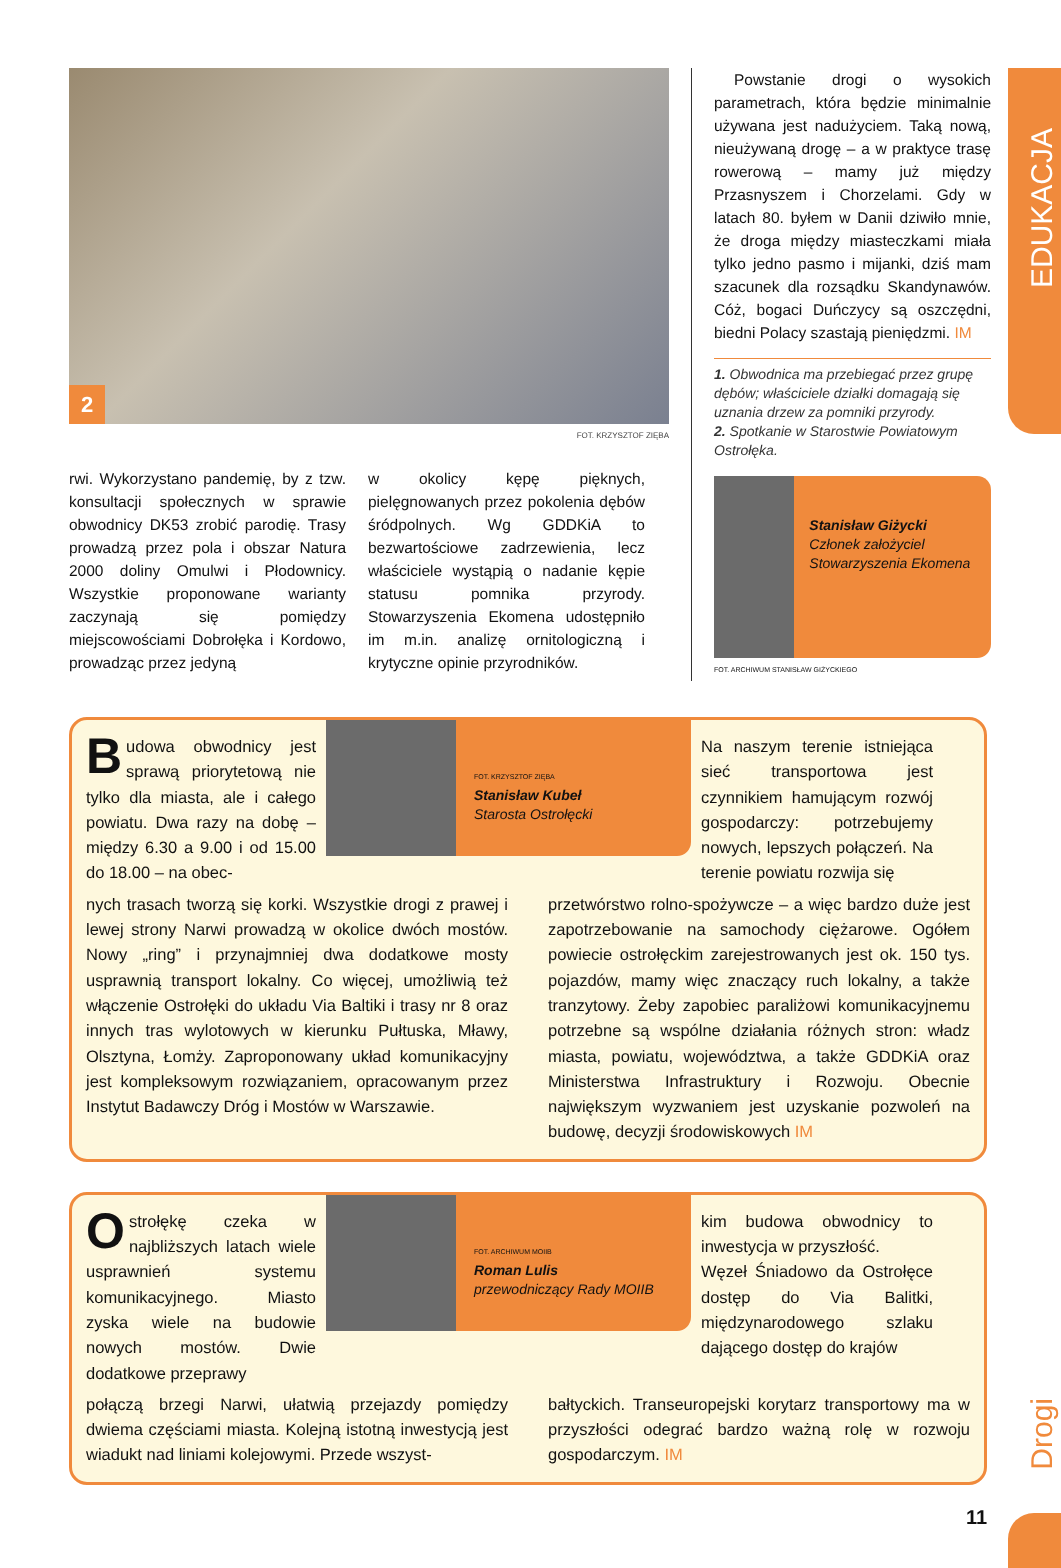EDUKACJA
Drogi
2
FOT. KRZYSZTOF ZIĘBA
rwi. Wykorzystano pandemię, by z tzw. konsultacji społecznych w sprawie obwodnicy DK53 zrobić parodię. Trasy prowadzą przez pola i obszar Natura 2000 doliny Omulwi i Płodownicy. Wszystkie proponowane warianty zaczynają się pomiędzy miejscowościami Dobrołęka i Kordowo, prowadząc przez jedyną
w okolicy kępę pięknych, pielęgnowanych przez pokolenia dębów śródpolnych. Wg GDDKiA to bezwartościowe zadrzewienia, lecz właściciele wystąpią o nadanie kępie statusu pomnika przyrody. Stowarzyszenia Ekomena udostępniło im m.in. analizę ornitologiczną i krytyczne opinie przyrodników.
Powstanie drogi o wysokich parametrach, która będzie minimalnie używana jest nadużyciem. Taką nową, nieużywaną drogę – a w praktyce trasę rowerową – mamy już między Przasnyszem i Chorzelami. Gdy w latach 80. byłem w Danii dziwiło mnie, że droga między miasteczkami miała tylko jedno pasmo i mijanki, dziś mam szacunek dla rozsądku Skandynawów. Cóż, bogaci Duńczycy są oszczędni, biedni Polacy szastają pieniędzmi. IM
1. Obwodnica ma przebiegać przez grupę dębów; właściciele działki domagają się uznania drzew za pomniki przyrody.
2. Spotkanie w Starostwie Powiatowym Ostrołęka.
Stanisław Giżycki
Członek założyciel Stowarzyszenia Ekomena
FOT. ARCHIWUM STANISŁAW GIŻYCKIEGO
Budowa obwodnicy jest sprawą priorytetową nie tylko dla miasta, ale i całego powiatu. Dwa razy na dobę – między 6.30 a 9.00 i od 15.00 do 18.00 – na obec-
FOT. KRZYSZTOF ZIĘBA
Stanisław Kubeł
Starosta Ostrołęcki
Na naszym terenie istniejąca sieć transportowa jest czynnikiem hamującym rozwój gospodarczy: potrzebujemy nowych, lepszych połączeń. Na terenie powiatu rozwija się
nych trasach tworzą się korki. Wszystkie drogi z prawej i lewej strony Narwi prowadzą w okolice dwóch mostów. Nowy „ring” i przynajmniej dwa dodatkowe mosty usprawnią transport lokalny. Co więcej, umożliwią też włączenie Ostrołęki do układu Via Baltiki i trasy nr 8 oraz innych tras wylotowych w kierunku Pułtuska, Mławy, Olsztyna, Łomży. Zaproponowany układ komunikacyjny jest kompleksowym rozwiązaniem, opracowanym przez Instytut Badawczy Dróg i Mostów w Warszawie.
przetwórstwo rolno-spożywcze – a więc bardzo duże jest zapotrzebowanie na samochody ciężarowe. Ogółem powiecie ostrołęckim zarejestrowanych jest ok. 150 tys. pojazdów, mamy więc znaczący ruch lokalny, a także tranzytowy. Żeby zapobiec paraliżowi komunikacyjnemu potrzebne są wspólne działania różnych stron: władz miasta, powiatu, województwa, a także GDDKiA oraz Ministerstwa Infrastruktury i Rozwoju. Obecnie największym wyzwaniem jest uzyskanie pozwoleń na budowę, decyzji środowiskowych IM
Ostrołękę czeka w najbliższych latach wiele usprawnień systemu komunikacyjnego. Miasto zyska wiele na budowie nowych mostów. Dwie dodatkowe przeprawy
FOT. ARCHIWUM MOIIB
Roman Lulis
przewodniczący Rady MOIIB
kim budowa obwodnicy to inwestycja w przyszłość.
Węzeł Śniadowo da Ostrołęce dostęp do Via Balitki, międzynarodowego szlaku dającego dostęp do krajów
połączą brzegi Narwi, ułatwią przejazdy pomiędzy dwiema częściami miasta. Kolejną istotną inwestycją jest wiadukt nad liniami kolejowymi. Przede wszyst-
bałtyckich. Transeuropejski korytarz transportowy ma w przyszłości odegrać bardzo ważną rolę w rozwoju gospodarczym. IM
11